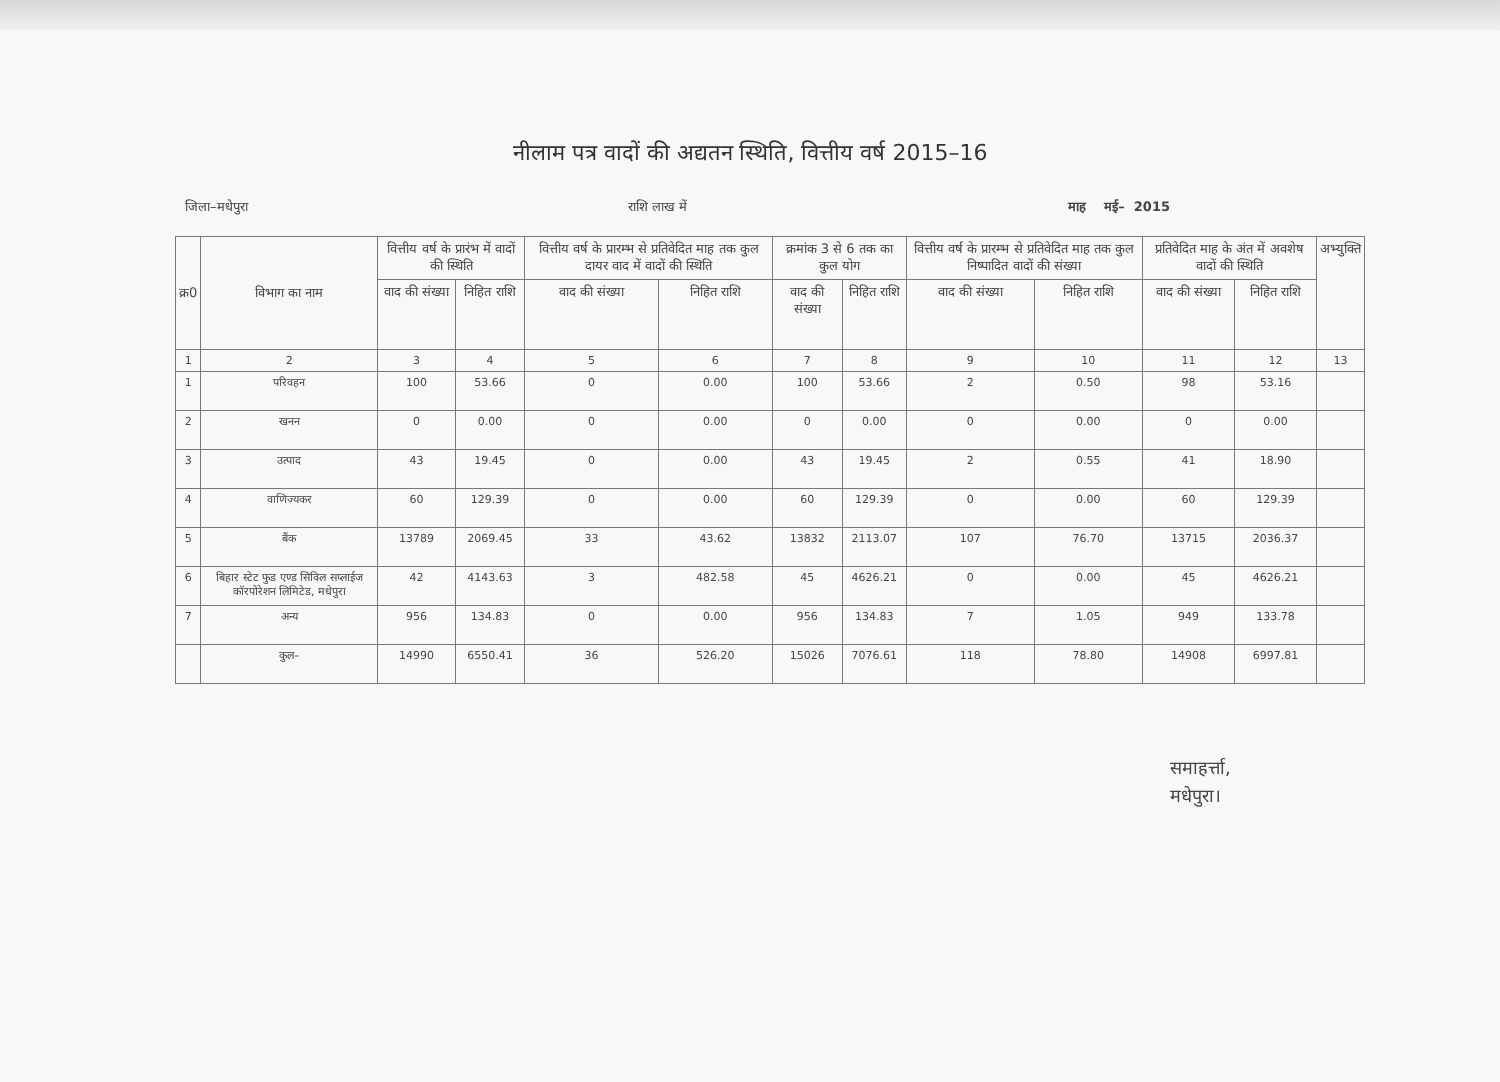नीलाम पत्र वादों की अद्यतन स्थिति, वित्तीय वर्ष 2015–16
जिला–मधेपुरा राशि लाख में माह मई– 2015
| क्र0 | विभाग का नाम | वित्तीय वर्ष के प्रारंभ में वादों की स्थिति | | वित्तीय वर्ष के प्रारम्भ से प्रतिवेदित माह तक कुल दायर वाद में वादों की स्थिति | | क्रमांक 3 से 6 तक का कुल योग | | वित्तीय वर्ष के प्रारम्भ से प्रतिवेदित माह तक कुल निष्पादित वादों की संख्या | | प्रतिवेदित माह के अंत में अवशेष वादों की स्थिति | | अभ्युक्ति |
| --- | --- | --- | --- | --- | --- | --- | --- | --- | --- | --- | --- | --- |
| | | वाद की संख्या | निहित राशि | वाद की संख्या | निहित राशि | वाद की संख्या | निहित राशि | वाद की संख्या | निहित राशि | वाद की संख्या | निहित राशि | |
| 1 | 2 | 3 | 4 | 5 | 6 | 7 | 8 | 9 | 10 | 11 | 12 | 13 |
| 1 | परिवहन | 100 | 53.66 | 0 | 0.00 | 100 | 53.66 | 2 | 0.50 | 98 | 53.16 | |
| 2 | खनन | 0 | 0.00 | 0 | 0.00 | 0 | 0.00 | 0 | 0.00 | 0 | 0.00 | |
| 3 | उत्पाद | 43 | 19.45 | 0 | 0.00 | 43 | 19.45 | 2 | 0.55 | 41 | 18.90 | |
| 4 | वाणिज्यकर | 60 | 129.39 | 0 | 0.00 | 60 | 129.39 | 0 | 0.00 | 60 | 129.39 | |
| 5 | बैंक | 13789 | 2069.45 | 33 | 43.62 | 13832 | 2113.07 | 107 | 76.70 | 13715 | 2036.37 | |
| 6 | बिहार स्टेट फुड एण्ड सिविल सप्लाईज कॉरपोरेशन लिमिटेड, मधेपुरा | 42 | 4143.63 | 3 | 482.58 | 45 | 4626.21 | 0 | 0.00 | 45 | 4626.21 | |
| 7 | अन्य | 956 | 134.83 | 0 | 0.00 | 956 | 134.83 | 7 | 1.05 | 949 | 133.78 | |
| | कुल– | 14990 | 6550.41 | 36 | 526.20 | 15026 | 7076.61 | 118 | 78.80 | 14908 | 6997.81 | |
समाहर्त्ता,
मधेपुरा।